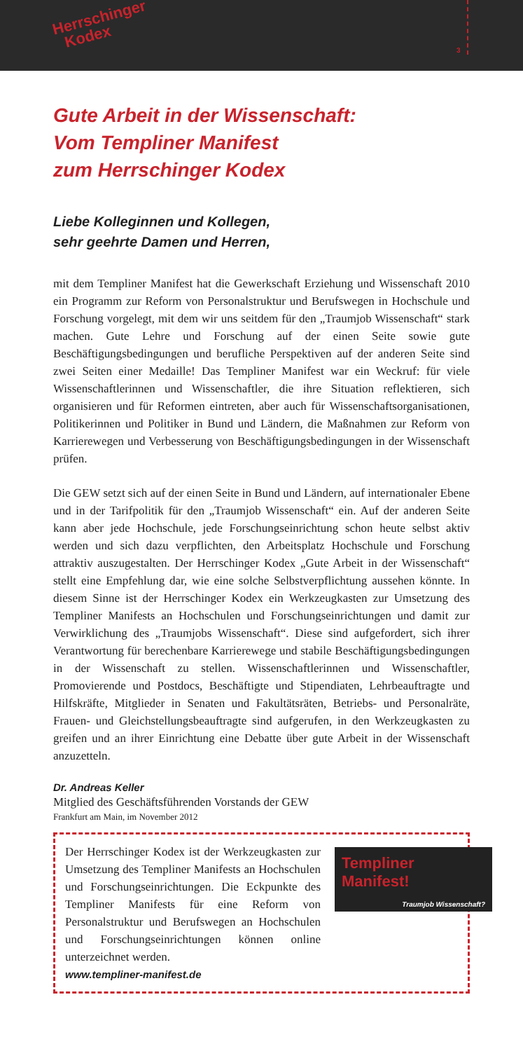Herrschinger
Kodex
3
Gute Arbeit in der Wissenschaft:
Vom Templiner Manifest
zum Herrschinger Kodex
Liebe Kolleginnen und Kollegen,
sehr geehrte Damen und Herren,
mit dem Templiner Manifest hat die Gewerkschaft Erziehung und Wissenschaft 2010 ein Programm zur Reform von Personalstruktur und Berufswegen in Hochschule und Forschung vorgelegt, mit dem wir uns seitdem für den „Traumjob Wissenschaft“ stark machen. Gute Lehre und Forschung auf der einen Seite sowie gute Beschäftigungsbedingungen und berufliche Perspektiven auf der anderen Seite sind zwei Seiten einer Medaille! Das Templiner Manifest war ein Weckruf: für viele Wissenschaftlerinnen und Wissenschaftler, die ihre Situation reflektieren, sich organisieren und für Reformen eintreten, aber auch für Wissenschaftsorganisationen, Politikerinnen und Politiker in Bund und Ländern, die Maßnahmen zur Reform von Karrierewegen und Verbesserung von Beschäftigungsbedingungen in der Wissenschaft prüfen.
Die GEW setzt sich auf der einen Seite in Bund und Ländern, auf internationaler Ebene und in der Tarifpolitik für den „Traumjob Wissenschaft“ ein. Auf der anderen Seite kann aber jede Hochschule, jede Forschungseinrichtung schon heute selbst aktiv werden und sich dazu verpflichten, den Arbeitsplatz Hochschule und Forschung attraktiv auszugestalten. Der Herrschinger Kodex „Gute Arbeit in der Wissenschaft“ stellt eine Empfehlung dar, wie eine solche Selbstverpflichtung aussehen könnte. In diesem Sinne ist der Herrschinger Kodex ein Werkzeugkasten zur Umsetzung des Templiner Manifests an Hochschulen und Forschungseinrichtungen und damit zur Verwirklichung des „Traumjobs Wissenschaft“. Diese sind aufgefordert, sich ihrer Verantwortung für berechenbare Karrierewege und stabile Beschäftigungsbedingungen in der Wissenschaft zu stellen. Wissenschaftlerinnen und Wissenschaftler, Promovierende und Postdocs, Beschäftigte und Stipendiaten, Lehrbeauftragte und Hilfskräfte, Mitglieder in Senaten und Fakultätsräten, Betriebs- und Personalräte, Frauen- und Gleichstellungsbeauftragte sind aufgerufen, in den Werkzeugkasten zu greifen und an ihrer Einrichtung eine Debatte über gute Arbeit in der Wissenschaft anzuzetteln.
Dr. Andreas Keller
Mitglied des Geschäftsführenden Vorstands der GEW
Frankfurt am Main, im November 2012
Der Herrschinger Kodex ist der Werkzeugkasten zur Umsetzung des Templiner Manifests an Hochschulen und Forschungseinrichtungen. Die Eckpunkte des Templiner Manifests für eine Reform von Personalstruktur und Berufswegen an Hochschulen und Forschungseinrichtungen können online unterzeichnet werden.
www.templiner-manifest.de
Templiner Manifest!
Traumjob Wissenschaft?